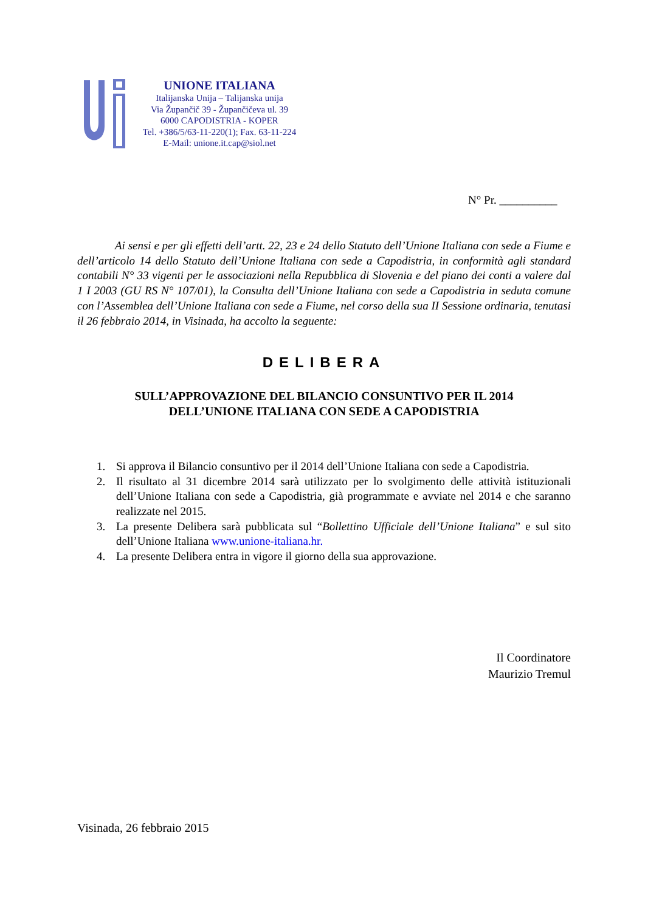UNIONE ITALIANA
Italijanska Unija – Talijanska unija
Via Župančič 39 - Župančičeva ul. 39
6000 CAPODISTRIA - KOPER
Tel. +386/5/63-11-220(1); Fax. 63-11-224
E-Mail: unione.it.cap@siol.net
N° Pr. __________
Ai sensi e per gli effetti dell’artt. 22, 23 e 24 dello Statuto dell’Unione Italiana con sede a Fiume e dell’articolo 14 dello Statuto dell’Unione Italiana con sede a Capodistria, in conformità agli standard contabili N° 33 vigenti per le associazioni nella Repubblica di Slovenia e del piano dei conti a valere dal 1 I 2003 (GU RS N° 107/01), la Consulta dell’Unione Italiana con sede a Capodistria in seduta comune con l’Assemblea dell’Unione Italiana con sede a Fiume, nel corso della sua II Sessione ordinaria, tenutasi il 26 febbraio 2014, in Visinada, ha accolto la seguente:
DELIBERA
SULL’APPROVAZIONE DEL BILANCIO CONSUNTIVO PER IL 2014
DELL’UNIONE ITALIANA CON SEDE A CAPODISTRIA
1. Si approva il Bilancio consuntivo per il 2014 dell’Unione Italiana con sede a Capodistria.
2. Il risultato al 31 dicembre 2014 sarà utilizzato per lo svolgimento delle attività istituzionali dell’Unione Italiana con sede a Capodistria, già programmate e avviate nel 2014 e che saranno realizzate nel 2015.
3. La presente Delibera sarà pubblicata sul “Bollettino Ufficiale dell’Unione Italiana” e sul sito dell’Unione Italiana www.unione-italiana.hr.
4. La presente Delibera entra in vigore il giorno della sua approvazione.
Il Coordinatore
Maurizio Tremul
Visinada, 26 febbraio 2015